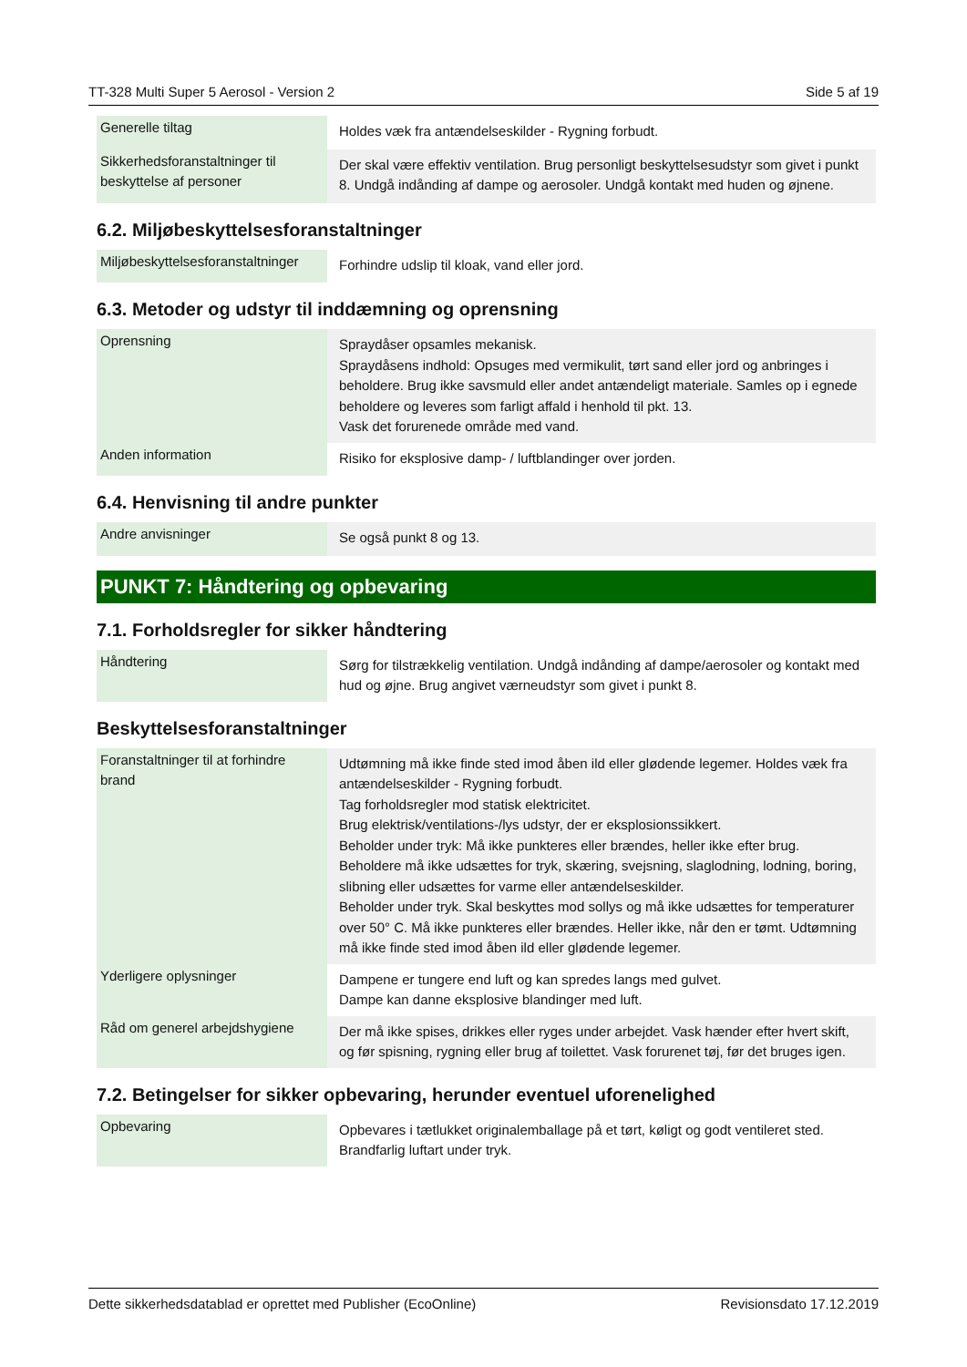TT-328 Multi Super 5 Aerosol - Version 2 Side 5 af 19
| Generelle tiltag | Holdes væk fra antændelseskilder - Rygning forbudt. |
| Sikkerhedsforanstaltninger til beskyttelse af personer | Der skal være effektiv ventilation. Brug personligt beskyttelsesudstyr som givet i punkt 8. Undgå indånding af dampe og aerosoler. Undgå kontakt med huden og øjnene. |
6.2. Miljøbeskyttelsesforanstaltninger
| Miljøbeskyttelsesforanstaltninger | Forhindre udslip til kloak, vand eller jord. |
6.3. Metoder og udstyr til inddæmning og oprensning
| Oprensning | Spraydåser opsamles mekanisk. Spraydåsens indhold: Opsuges med vermikulit, tørt sand eller jord og anbringes i beholdere. Brug ikke savsmuld eller andet antændeligt materiale. Samles op i egnede beholdere og leveres som farligt affald i henhold til pkt. 13. Vask det forurenede område med vand. |
| Anden information | Risiko for eksplosive damp- / luftblandinger over jorden. |
6.4. Henvisning til andre punkter
| Andre anvisninger | Se også punkt 8 og 13. |
PUNKT 7: Håndtering og opbevaring
7.1. Forholdsregler for sikker håndtering
| Håndtering | Sørg for tilstrækkelig ventilation. Undgå indånding af dampe/aerosoler og kontakt med hud og øjne. Brug angivet værneudstyr som givet i punkt 8. |
Beskyttelsesforanstaltninger
| Foranstaltninger til at forhindre brand | Udtømning må ikke finde sted imod åben ild eller glødende legemer. Holdes væk fra antændelseskilder - Rygning forbudt. Tag forholdsregler mod statisk elektricitet. Brug elektrisk/ventilations-/lys udstyr, der er eksplosionssikkert. Beholder under tryk: Må ikke punkteres eller brændes, heller ikke efter brug. Beholdere må ikke udsættes for tryk, skæring, svejsning, slaglodning, lodning, boring, slibning eller udsættes for varme eller antændelseskilder. Beholder under tryk. Skal beskyttes mod sollys og må ikke udsættes for temperaturer over 50° C. Må ikke punkteres eller brændes. Heller ikke, når den er tømt. Udtømning må ikke finde sted imod åben ild eller glødende legemer. |
| Yderligere oplysninger | Dampene er tungere end luft og kan spredes langs med gulvet. Dampe kan danne eksplosive blandinger med luft. |
| Råd om generel arbejdshygiene | Der må ikke spises, drikkes eller ryges under arbejdet. Vask hænder efter hvert skift, og før spisning, rygning eller brug af toilettet. Vask forurenet tøj, før det bruges igen. |
7.2. Betingelser for sikker opbevaring, herunder eventuel uforenelighed
| Opbevaring | Opbevares i tætlukket originalemballage på et tørt, køligt og godt ventileret sted. Brandfarlig luftart under tryk. |
Dette sikkerhedsdatablad er oprettet med Publisher (EcoOnline) Revisionsdato 17.12.2019